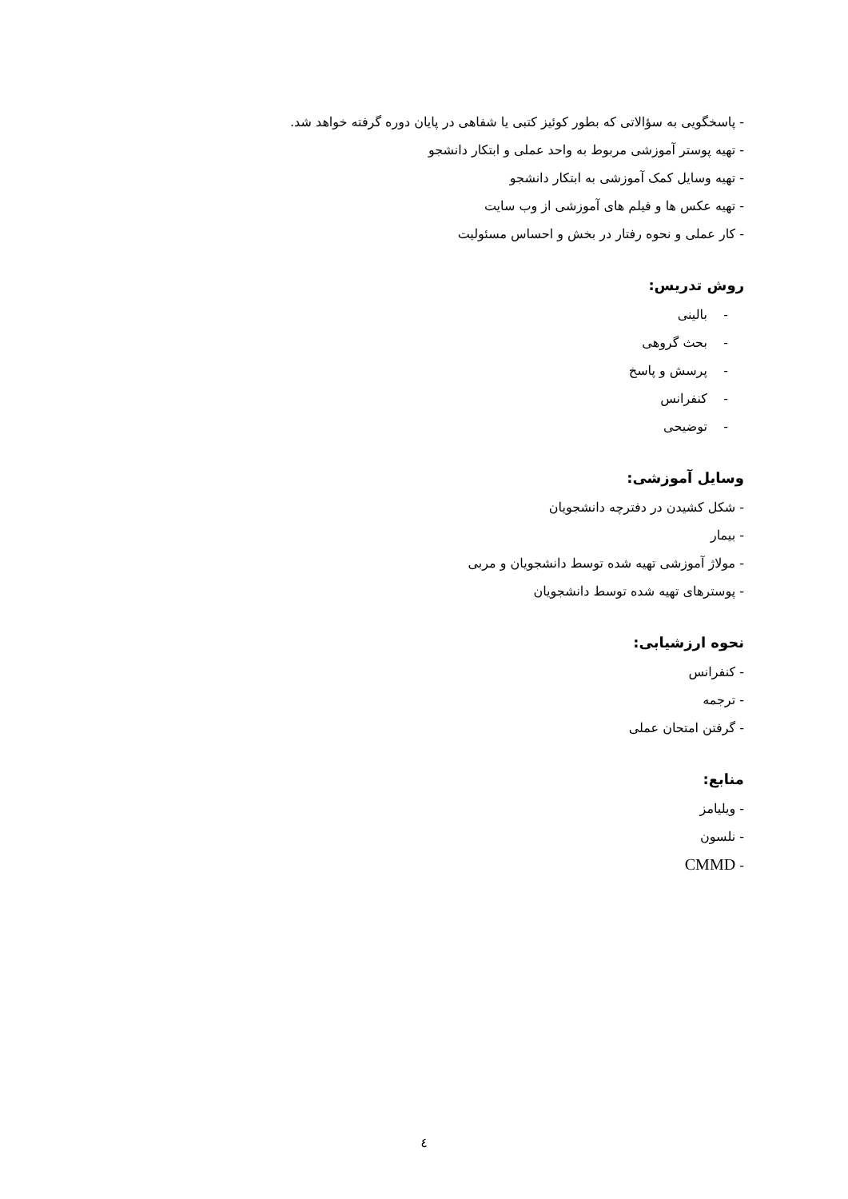- پاسخگویی به سؤالاتی که بطور کوئیز کتبی یا شفاهی در پایان دوره گرفته خواهد شد.
- تهیه پوستر آموزشی مربوط به واحد عملی و ابتکار دانشجو
- تهیه وسایل کمک آموزشی به ابتکار دانشجو
- تهیه عکس ها و فیلم های آموزشی از وب سایت
- کار عملی و نحوه رفتار در بخش و احساس مسئولیت
روش تدریس:
- بالینی
- بحث گروهی
- پرسش و پاسخ
- کنفرانس
- توضیحی
وسایل آموزشی:
- شکل کشیدن در دفترچه دانشجویان
- بیمار
- مولاژ آموزشی تهیه شده توسط دانشجویان و مربی
- پوسترهای تهیه شده توسط دانشجویان
نحوه ارزشیابی:
- کنفرانس
- ترجمه
- گرفتن امتحان عملی
منابع:
- ویلیامز
- نلسون
- CMMD
٤